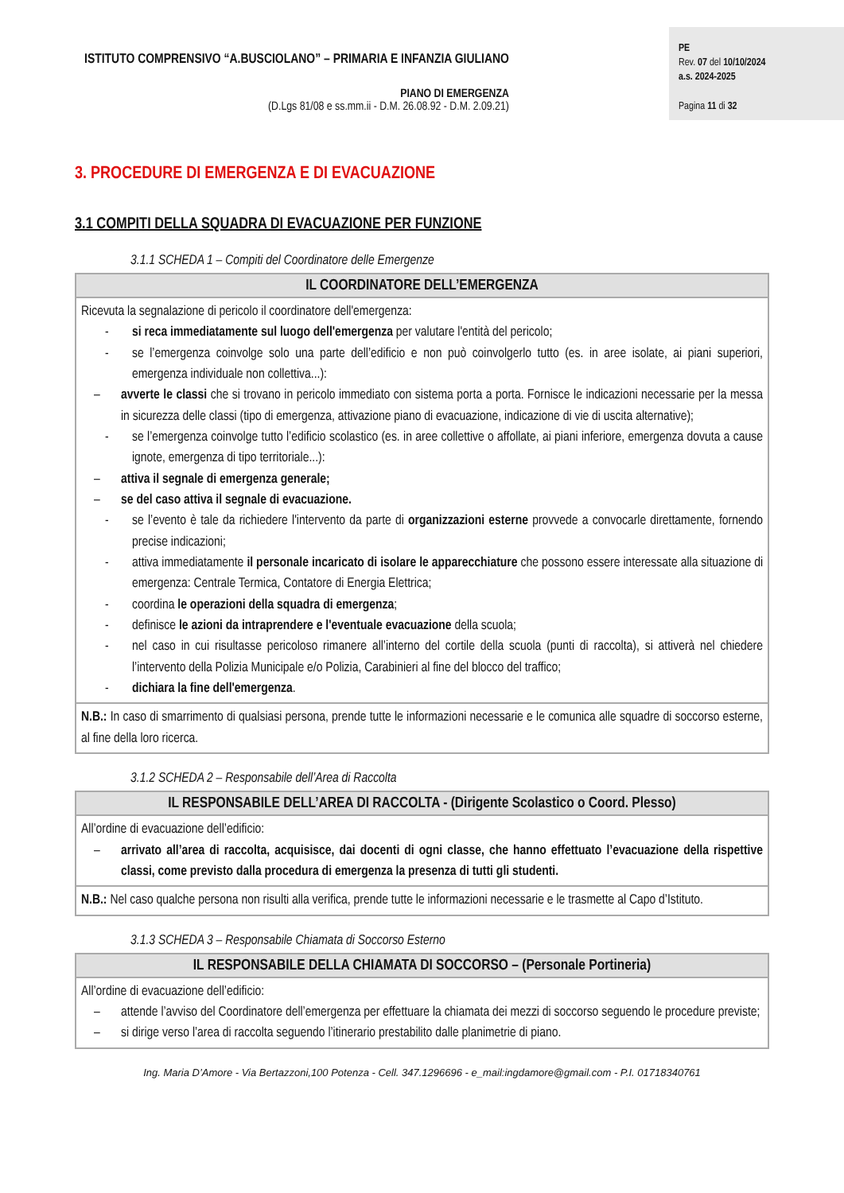ISTITUTO COMPRENSIVO “A.BUSCIOLANO” – PRIMARIA E INFANZIA GIULIANO
PIANO DI EMERGENZA
(D.Lgs 81/08 e ss.mm.ii - D.M. 26.08.92 - D.M. 2.09.21)
PE
Rev. 07 del 10/10/2024
a.s. 2024-2025
Pagina 11 di 32
3. PROCEDURE DI EMERGENZA E DI EVACUAZIONE
3.1 COMPITI DELLA SQUADRA DI EVACUAZIONE PER FUNZIONE
3.1.1 SCHEDA 1 – Compiti del Coordinatore delle Emergenze
| IL COORDINATORE DELL’EMERGENZA |
| --- |
| Ricevuta la segnalazione di pericolo il coordinatore dell'emergenza: - si reca immediatamente sul luogo dell'emergenza per valutare l'entità del pericolo; - se l’emergenza coinvolge solo una parte dell’edificio e non può coinvolgerlo tutto (es. in aree isolate, ai piani superiori, emergenza individuale non collettiva...): – avverte le classi che si trovano in pericolo immediato con sistema porta a porta. Fornisce le indicazioni necessarie per la messa in sicurezza delle classi (tipo di emergenza, attivazione piano di evacuazione, indicazione di vie di uscita alternative); - se l’emergenza coinvolge tutto l’edificio scolastico (es. in aree collettive o affollate, ai piani inferiore, emergenza dovuta a cause ignote, emergenza di tipo territoriale...): – attiva il segnale di emergenza generale; – se del caso attiva il segnale di evacuazione. - se l’evento è tale da richiedere l'intervento da parte di organizzazioni esterne provvede a convocarle direttamente, fornendo precise indicazioni; - attiva immediatamente il personale incaricato di isolare le apparecchiature che possono essere interessate alla situazione di emergenza: Centrale Termica, Contatore di Energia Elettrica; - coordina le operazioni della squadra di emergenza ; - definisce le azioni da intraprendere e l'eventuale evacuazione della scuola; - nel caso in cui risultasse pericoloso rimanere all’interno del cortile della scuola (punti di raccolta), si attiverà nel chiedere l’intervento della Polizia Municipale e/o Polizia, Carabinieri al fine del blocco del traffico; - dichiara la fine dell'emergenza . |
| N.B.: In caso di smarrimento di qualsiasi persona, prende tutte le informazioni necessarie e le comunica alle squadre di soccorso esterne, al fine della loro ricerca. |
3.1.2 SCHEDA 2 – Responsabile dell’Area di Raccolta
| IL RESPONSABILE DELL’AREA DI RACCOLTA - (Dirigente Scolastico o Coord. Plesso) |
| --- |
| All’ordine di evacuazione dell’edificio: – arrivato all’area di raccolta, acquisisce, dai docenti di ogni classe, che hanno effettuato l’evacuazione della rispettive classi, come previsto dalla procedura di emergenza la presenza di tutti gli studenti. |
| N.B.: Nel caso qualche persona non risulti alla verifica, prende tutte le informazioni necessarie e le trasmette al Capo d’Istituto. |
3.1.3 SCHEDA 3 – Responsabile Chiamata di Soccorso Esterno
| IL RESPONSABILE DELLA CHIAMATA DI SOCCORSO – (Personale Portineria) |
| --- |
| All’ordine di evacuazione dell’edificio: – attende l’avviso del Coordinatore dell’emergenza per effettuare la chiamata dei mezzi di soccorso seguendo le procedure previste; – si dirige verso l’area di raccolta seguendo l’itinerario prestabilito dalle planimetrie di piano. |
Ing. Maria D’Amore - Via Bertazzoni,100 Potenza - Cell. 347.1296696 - e_mail:ingdamore@gmail.com - P.I. 01718340761